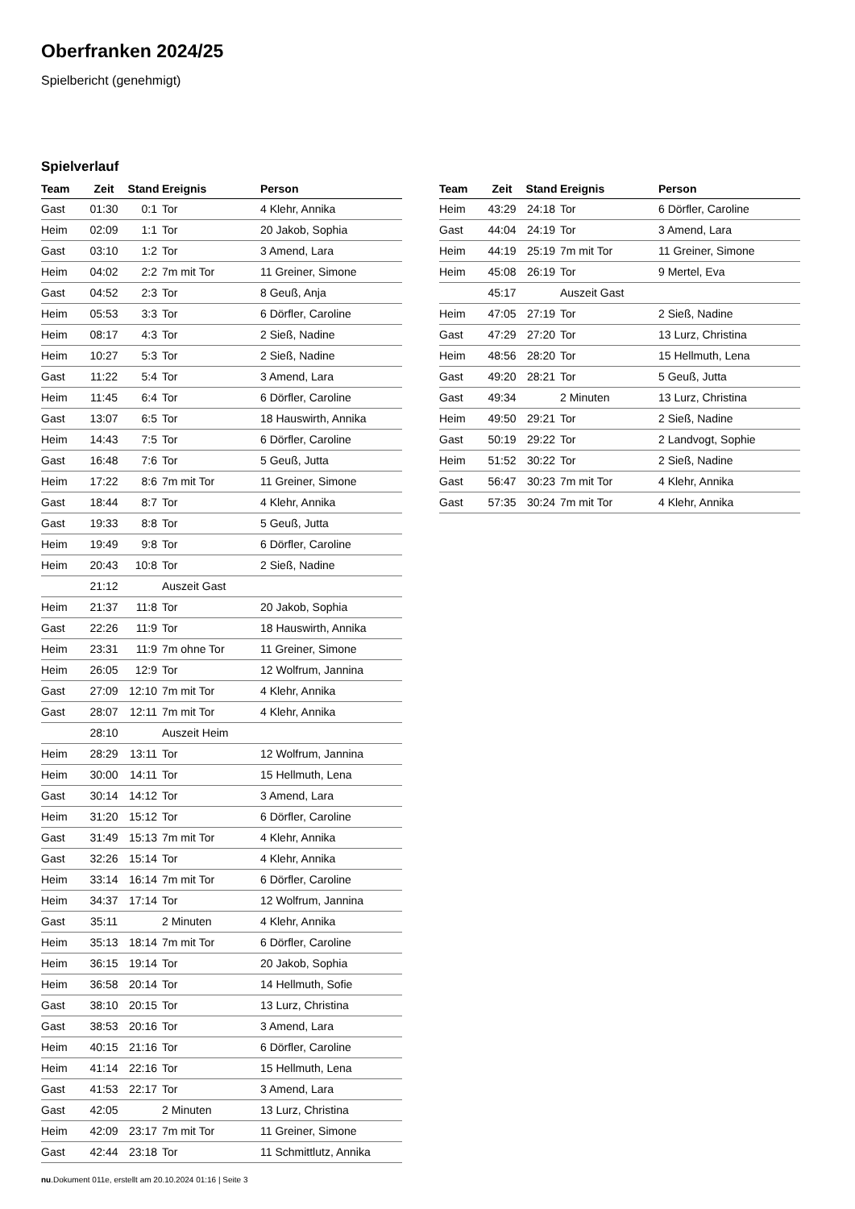Oberfranken 2024/25
Spielbericht (genehmigt)
Spielverlauf
| Team | Zeit | Stand | Ereignis | Person |
| --- | --- | --- | --- | --- |
| Gast | 01:30 | 0:1 | Tor | 4 Klehr, Annika |
| Heim | 02:09 | 1:1 | Tor | 20 Jakob, Sophia |
| Gast | 03:10 | 1:2 | Tor | 3 Amend, Lara |
| Heim | 04:02 | 2:2 | 7m mit Tor | 11 Greiner, Simone |
| Gast | 04:52 | 2:3 | Tor | 8 Geuß, Anja |
| Heim | 05:53 | 3:3 | Tor | 6 Dörfler, Caroline |
| Heim | 08:17 | 4:3 | Tor | 2 Sieß, Nadine |
| Heim | 10:27 | 5:3 | Tor | 2 Sieß, Nadine |
| Gast | 11:22 | 5:4 | Tor | 3 Amend, Lara |
| Heim | 11:45 | 6:4 | Tor | 6 Dörfler, Caroline |
| Gast | 13:07 | 6:5 | Tor | 18 Hauswirth, Annika |
| Heim | 14:43 | 7:5 | Tor | 6 Dörfler, Caroline |
| Gast | 16:48 | 7:6 | Tor | 5 Geuß, Jutta |
| Heim | 17:22 | 8:6 | 7m mit Tor | 11 Greiner, Simone |
| Gast | 18:44 | 8:7 | Tor | 4 Klehr, Annika |
| Gast | 19:33 | 8:8 | Tor | 5 Geuß, Jutta |
| Heim | 19:49 | 9:8 | Tor | 6 Dörfler, Caroline |
| Heim | 20:43 | 10:8 | Tor | 2 Sieß, Nadine |
| | 21:12 | | Auszeit Gast | |
| Heim | 21:37 | 11:8 | Tor | 20 Jakob, Sophia |
| Gast | 22:26 | 11:9 | Tor | 18 Hauswirth, Annika |
| Heim | 23:31 | 11:9 | 7m ohne Tor | 11 Greiner, Simone |
| Heim | 26:05 | 12:9 | Tor | 12 Wolfrum, Jannina |
| Gast | 27:09 | 12:10 | 7m mit Tor | 4 Klehr, Annika |
| Gast | 28:07 | 12:11 | 7m mit Tor | 4 Klehr, Annika |
| | 28:10 | | Auszeit Heim | |
| Heim | 28:29 | 13:11 | Tor | 12 Wolfrum, Jannina |
| Heim | 30:00 | 14:11 | Tor | 15 Hellmuth, Lena |
| Gast | 30:14 | 14:12 | Tor | 3 Amend, Lara |
| Heim | 31:20 | 15:12 | Tor | 6 Dörfler, Caroline |
| Gast | 31:49 | 15:13 | 7m mit Tor | 4 Klehr, Annika |
| Gast | 32:26 | 15:14 | Tor | 4 Klehr, Annika |
| Heim | 33:14 | 16:14 | 7m mit Tor | 6 Dörfler, Caroline |
| Heim | 34:37 | 17:14 | Tor | 12 Wolfrum, Jannina |
| Gast | 35:11 | | 2 Minuten | 4 Klehr, Annika |
| Heim | 35:13 | 18:14 | 7m mit Tor | 6 Dörfler, Caroline |
| Heim | 36:15 | 19:14 | Tor | 20 Jakob, Sophia |
| Heim | 36:58 | 20:14 | Tor | 14 Hellmuth, Sofie |
| Gast | 38:10 | 20:15 | Tor | 13 Lurz, Christina |
| Gast | 38:53 | 20:16 | Tor | 3 Amend, Lara |
| Heim | 40:15 | 21:16 | Tor | 6 Dörfler, Caroline |
| Heim | 41:14 | 22:16 | Tor | 15 Hellmuth, Lena |
| Gast | 41:53 | 22:17 | Tor | 3 Amend, Lara |
| Gast | 42:05 | | 2 Minuten | 13 Lurz, Christina |
| Heim | 42:09 | 23:17 | 7m mit Tor | 11 Greiner, Simone |
| Gast | 42:44 | 23:18 | Tor | 11 Schmittlutz, Annika |
| Team | Zeit | Stand | Ereignis | Person |
| --- | --- | --- | --- | --- |
| Heim | 43:29 | 24:18 | Tor | 6 Dörfler, Caroline |
| Gast | 44:04 | 24:19 | Tor | 3 Amend, Lara |
| Heim | 44:19 | 25:19 | 7m mit Tor | 11 Greiner, Simone |
| Heim | 45:08 | 26:19 | Tor | 9 Mertel, Eva |
| | 45:17 | | Auszeit Gast | |
| Heim | 47:05 | 27:19 | Tor | 2 Sieß, Nadine |
| Gast | 47:29 | 27:20 | Tor | 13 Lurz, Christina |
| Heim | 48:56 | 28:20 | Tor | 15 Hellmuth, Lena |
| Gast | 49:20 | 28:21 | Tor | 5 Geuß, Jutta |
| Gast | 49:34 | | 2 Minuten | 13 Lurz, Christina |
| Heim | 49:50 | 29:21 | Tor | 2 Sieß, Nadine |
| Gast | 50:19 | 29:22 | Tor | 2 Landvogt, Sophie |
| Heim | 51:52 | 30:22 | Tor | 2 Sieß, Nadine |
| Gast | 56:47 | 30:23 | 7m mit Tor | 4 Klehr, Annika |
| Gast | 57:35 | 30:24 | 7m mit Tor | 4 Klehr, Annika |
nu.Dokument 011e, erstellt am 20.10.2024 01:16 | Seite 3